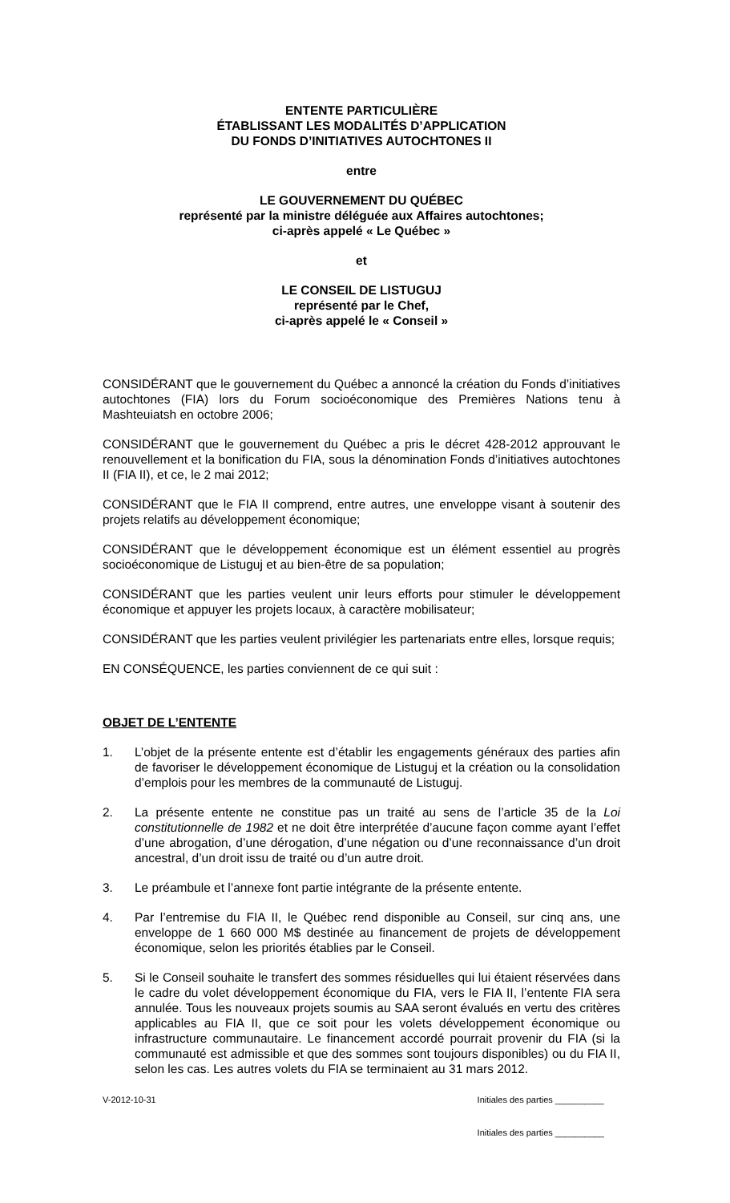ENTENTE PARTICULIÈRE
ÉTABLISSANT LES MODALITÉS D’APPLICATION
DU FONDS D’INITIATIVES AUTOCHTONES II
entre
LE GOUVERNEMENT DU QUÉBEC
représenté par la ministre déléguée aux Affaires autochtones;
ci-après appelé « Le Québec »
et
LE CONSEIL DE LISTUGUJ
représenté par le Chef,
ci-après appelé le « Conseil »
CONSIDÉRANT que le gouvernement du Québec a annoncé la création du Fonds d’initiatives autochtones (FIA) lors du Forum socioéconomique des Premières Nations tenu à Mashteuiatsh en octobre 2006;
CONSIDÉRANT que le gouvernement du Québec a pris le décret 428-2012 approuvant le renouvellement et la bonification du FIA, sous la dénomination Fonds d’initiatives autochtones II (FIA II), et ce, le 2 mai 2012;
CONSIDÉRANT que le FIA II comprend, entre autres, une enveloppe visant à soutenir des projets relatifs au développement économique;
CONSIDÉRANT que le développement économique est un élément essentiel au progrès socioéconomique de Listuguj et au bien-être de sa population;
CONSIDÉRANT que les parties veulent unir leurs efforts pour stimuler le développement économique et appuyer les projets locaux, à caractère mobilisateur;
CONSIDÉRANT que les parties veulent privilégier les partenariats entre elles, lorsque requis;
EN CONSÉQUENCE, les parties conviennent de ce qui suit :
OBJET DE L’ENTENTE
1. L’objet de la présente entente est d’établir les engagements généraux des parties afin de favoriser le développement économique de Listuguj et la création ou la consolidation d’emplois pour les membres de la communauté de Listuguj.
2. La présente entente ne constitue pas un traité au sens de l’article 35 de la Loi constitutionnelle de 1982 et ne doit être interprétée d’aucune façon comme ayant l’effet d’une abrogation, d’une dérogation, d’une négation ou d’une reconnaissance d’un droit ancestral, d’un droit issu de traité ou d’un autre droit.
3. Le préambule et l’annexe font partie intégrante de la présente entente.
4. Par l’entremise du FIA II, le Québec rend disponible au Conseil, sur cinq ans, une enveloppe de 1 660 000 M$ destinée au financement de projets de développement économique, selon les priorités établies par le Conseil.
5. Si le Conseil souhaite le transfert des sommes résiduelles qui lui étaient réservées dans le cadre du volet développement économique du FIA, vers le FIA II, l’entente FIA sera annulée. Tous les nouveaux projets soumis au SAA seront évalués en vertu des critères applicables au FIA II, que ce soit pour les volets développement économique ou infrastructure communautaire. Le financement accordé pourrait provenir du FIA (si la communauté est admissible et que des sommes sont toujours disponibles) ou du FIA II, selon les cas. Les autres volets du FIA se terminaient au 31 mars 2012.
V-2012-10-31 Initiales des parties __________
Initiales des parties __________